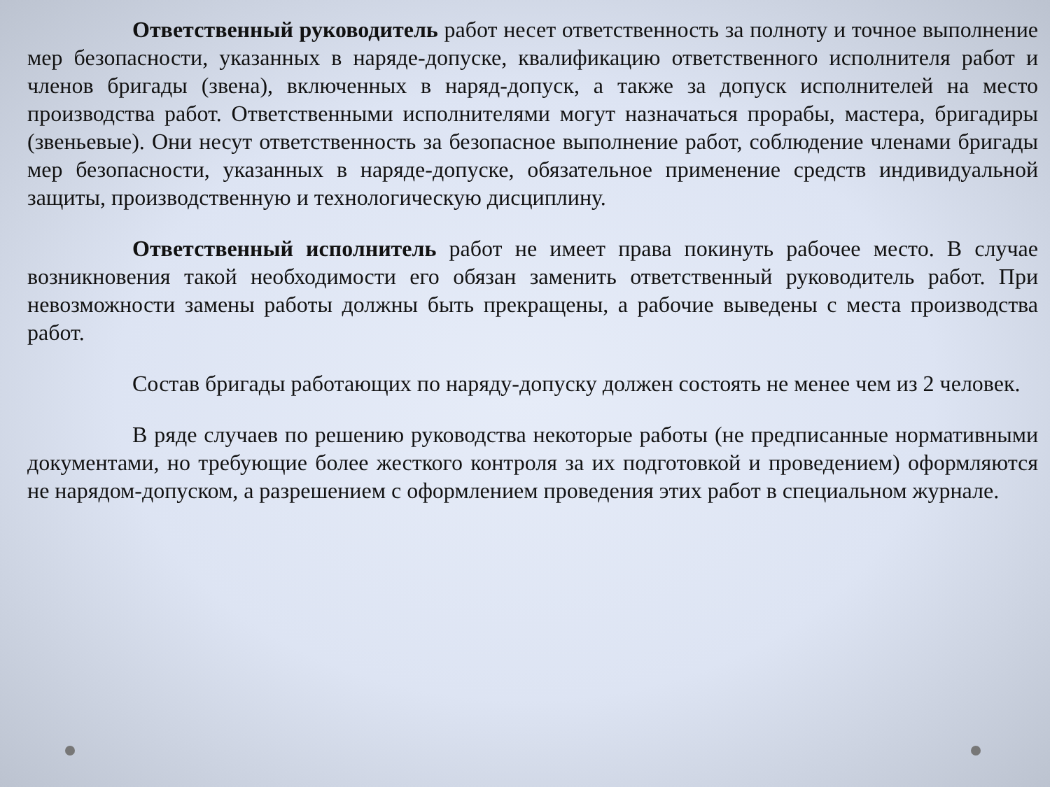Ответственный руководитель работ несет ответственность за полноту и точное выполнение мер безопасности, указанных в наряде-допуске, квалификацию ответственного исполнителя работ и членов бригады (звена), включенных в наряд-допуск, а также за допуск исполнителей на место производства работ. Ответственными исполнителями могут назначаться прорабы, мастера, бригадиры (звеньевые). Они несут ответственность за безопасное выполнение работ, соблюдение членами бригады мер безопасности, указанных в наряде-допуске, обязательное применение средств индивидуальной защиты, производственную и технологическую дисциплину.
Ответственный исполнитель работ не имеет права покинуть рабочее место. В случае возникновения такой необходимости его обязан заменить ответственный руководитель работ. При невозможности замены работы должны быть прекращены, а рабочие выведены с места производства работ.
Состав бригады работающих по наряду-допуску должен состоять не менее чем из 2 человек.
В ряде случаев по решению руководства некоторые работы (не предписанные нормативными документами, но требующие более жесткого контроля за их подготовкой и проведением) оформляются не нарядом-допуском, а разрешением с оформлением проведения этих работ в специальном журнале.